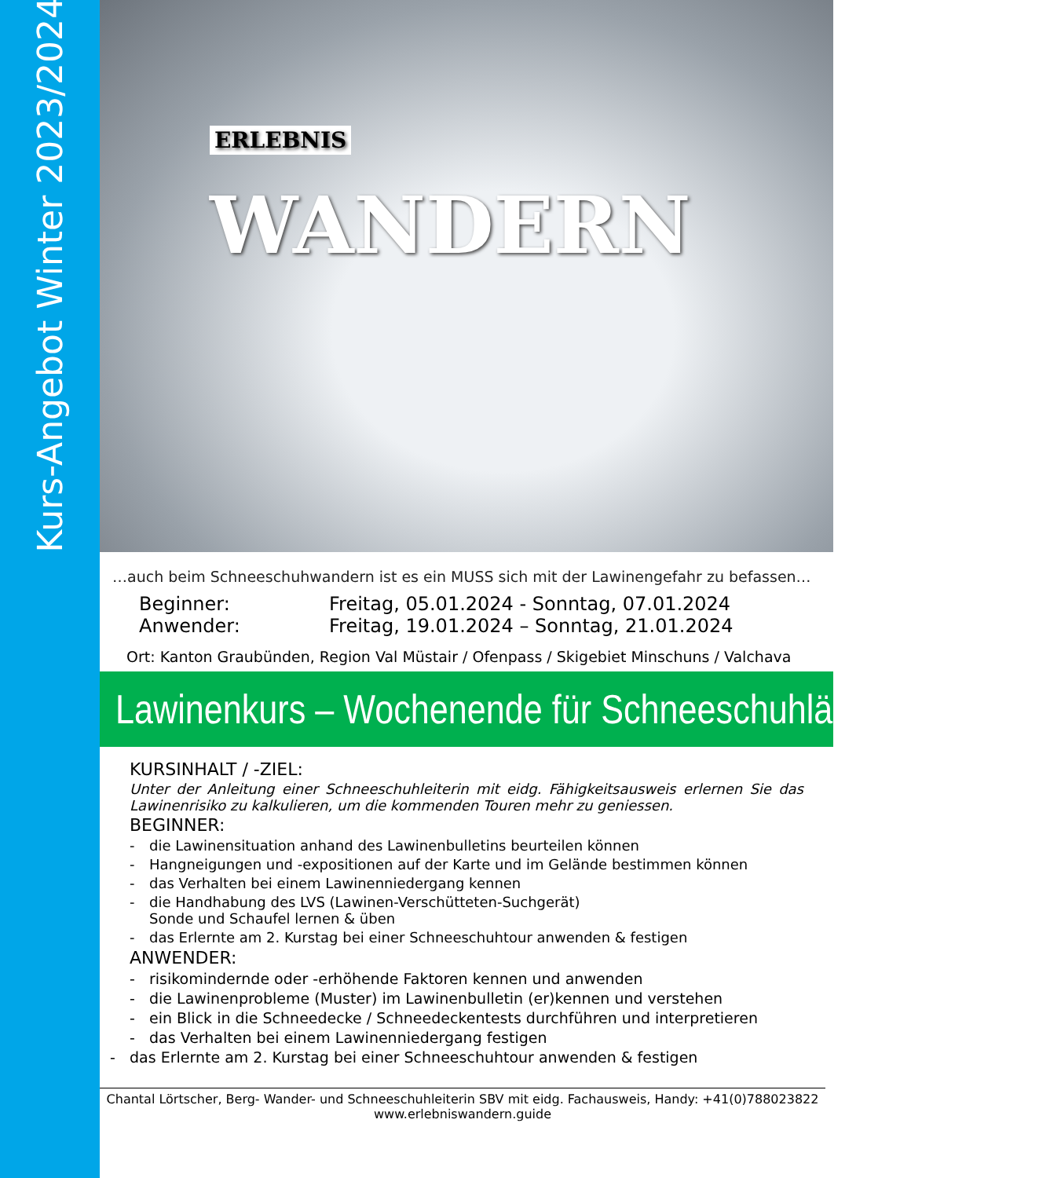Kurs-Angebot Winter 2023/2024
ERLEBNIS WANDERN
…auch beim Schneeschuhwandern ist es ein MUSS sich mit der Lawinengefahr zu befassen…
Beginner: Freitag, 05.01.2024 - Sonntag, 07.01.2024
Anwender: Freitag, 19.01.2024 – Sonntag, 21.01.2024
Ort: Kanton Graubünden, Region Val Müstair / Ofenpass / Skigebiet Minschuns / Valchava
Lawinenkurs – Wochenende für Schneeschuhläufer
KURSINHALT / -ZIEL:
Unter der Anleitung einer Schneeschuhleiterin mit eidg. Fähigkeitsausweis erlernen Sie das Lawinenrisiko zu kalkulieren, um die kommenden Touren mehr zu geniessen.
BEGINNER:
- die Lawinensituation anhand des Lawinenbulletins beurteilen können
- Hangneigungen und -expositionen auf der Karte und im Gelände bestimmen können
- das Verhalten bei einem Lawinenniedergang kennen
- die Handhabung des LVS (Lawinen-Verschütteten-Suchgerät)
Sonde und Schaufel lernen & üben
- das Erlernte am 2. Kurstag bei einer Schneeschuhtour anwenden & festigen
ANWENDER:
- risikomindernde oder -erhöhende Faktoren kennen und anwenden
- die Lawinenprobleme (Muster) im Lawinenbulletin (er)kennen und verstehen
- ein Blick in die Schneedecke / Schneedeckentests durchführen und interpretieren
- das Verhalten bei einem Lawinenniedergang festigen
- das Erlernte am 2. Kurstag bei einer Schneeschuhtour anwenden & festigen
Chantal Lörtscher, Berg- Wander- und Schneeschuhleiterin SBV mit eidg. Fachausweis, Handy: +41(0)788023822
www.erlebniswandern.guide